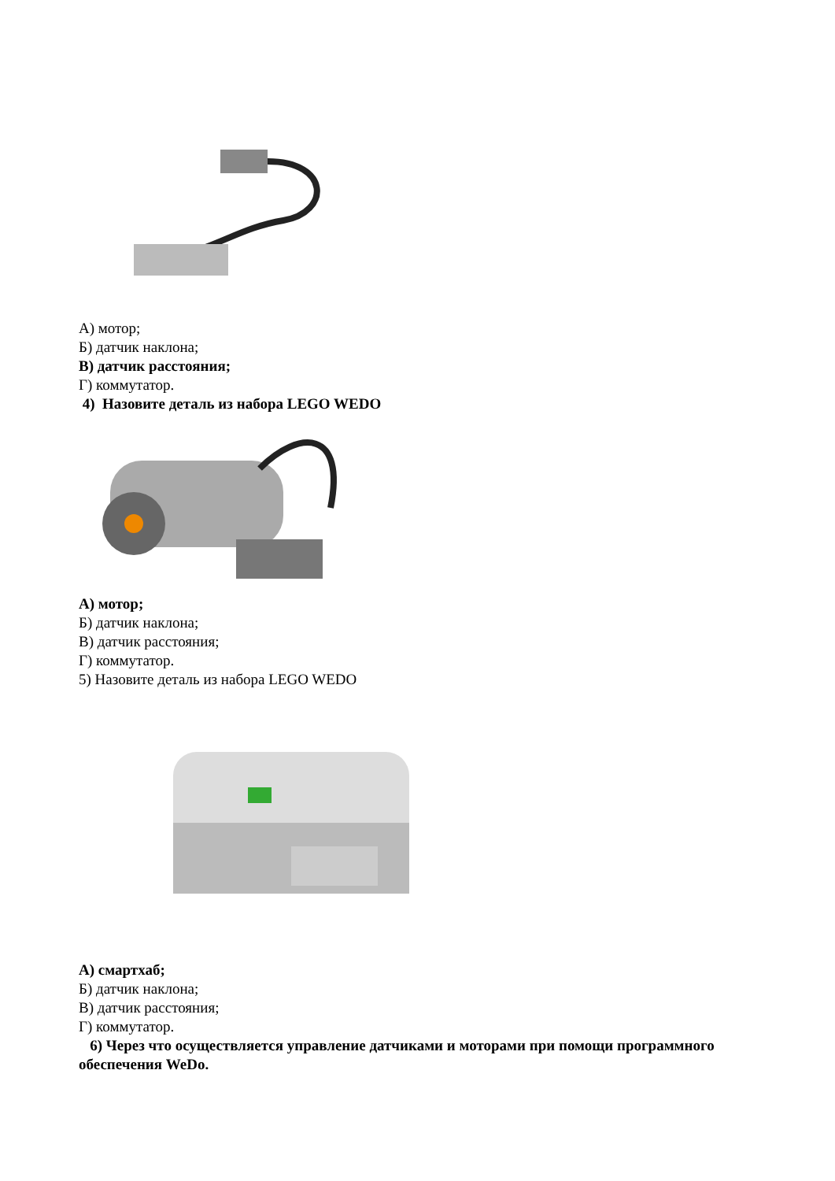А) мотор;
Б) датчик наклона;
В) датчик расстояния;
Г) коммутатор.
4) Назовите деталь из набора LEGO WEDO
А) мотор;
Б) датчик наклона;
В) датчик расстояния;
Г) коммутатор.
5) Назовите деталь из набора LEGO WEDO
А) смартхаб;
Б) датчик наклона;
В) датчик расстояния;
Г) коммутатор.
6) Через что осуществляется управление датчиками и моторами при помощи программного обеспечения WeDo.